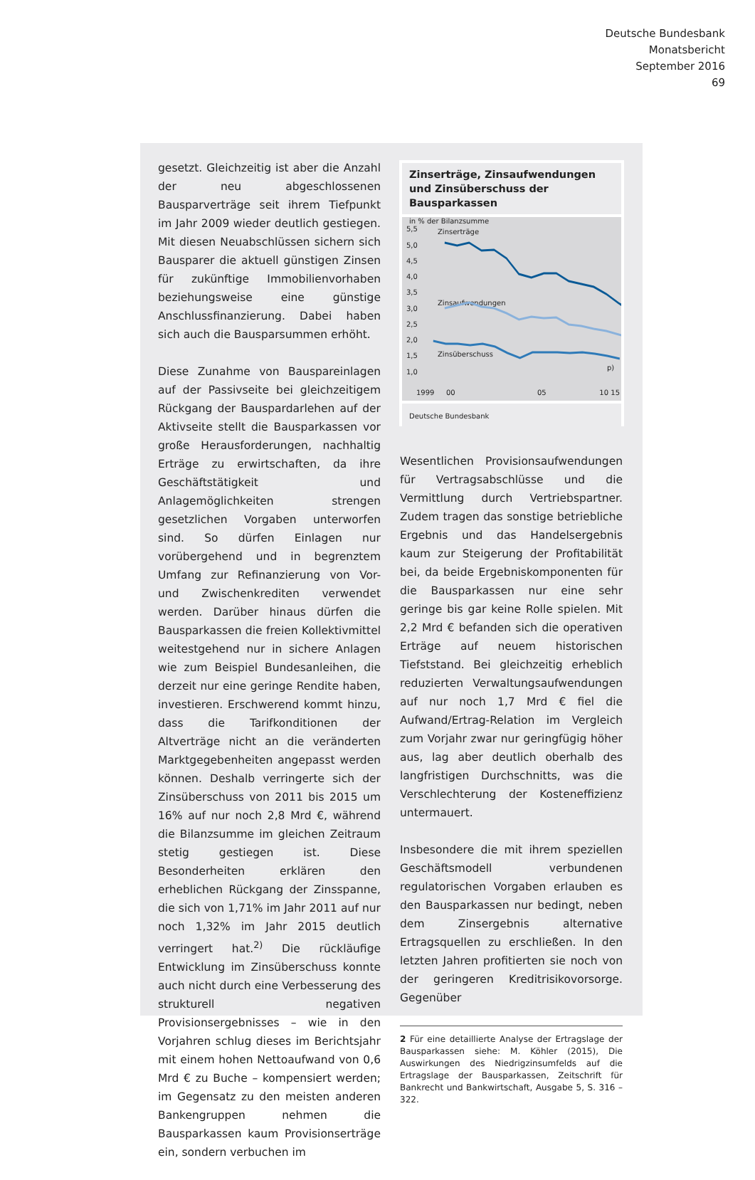Deutsche Bundesbank
Monatsbericht
September 2016
69
gesetzt. Gleichzeitig ist aber die Anzahl der neu abgeschlossenen Bausparverträge seit ihrem Tiefpunkt im Jahr 2009 wieder deutlich gestiegen. Mit diesen Neuabschlüssen sichern sich Bausparer die aktuell günstigen Zinsen für zukünftige Immobilienvorhaben beziehungsweise eine günstige Anschlussfinanzierung. Dabei haben sich auch die Bausparsummen erhöht.
Diese Zunahme von Bauspareinlagen auf der Passivseite bei gleichzeitigem Rückgang der Bauspardarlehen auf der Aktivseite stellt die Bausparkassen vor große Herausforderungen, nachhaltig Erträge zu erwirtschaften, da ihre Geschäftstätigkeit und Anlagemöglichkeiten strengen gesetzlichen Vorgaben unterworfen sind. So dürfen Einlagen nur vorübergehend und in begrenztem Umfang zur Refinanzierung von Vor- und Zwischenkrediten verwendet werden. Darüber hinaus dürfen die Bausparkassen die freien Kollektivmittel weitestgehend nur in sichere Anlagen wie zum Beispiel Bundesanleihen, die derzeit nur eine geringe Rendite haben, investieren. Erschwerend kommt hinzu, dass die Tarifkonditionen der Altverträge nicht an die veränderten Marktgegebenheiten angepasst werden können. Deshalb verringerte sich der Zinsüberschuss von 2011 bis 2015 um 16% auf nur noch 2,8 Mrd €, während die Bilanzsumme im gleichen Zeitraum stetig gestiegen ist. Diese Besonderheiten erklären den erheblichen Rückgang der Zinsspanne, die sich von 1,71% im Jahr 2011 auf nur noch 1,32% im Jahr 2015 deutlich verringert hat.<sup>2)</sup> Die rückläufige Entwicklung im Zinsüberschuss konnte auch nicht durch eine Verbesserung des strukturell negativen Provisionsergebnisses – wie in den Vorjahren schlug dieses im Berichtsjahr mit einem hohen Nettoaufwand von 0,6 Mrd € zu Buche – kompensiert werden; im Gegensatz zu den meisten anderen Bankengruppen nehmen die Bausparkassen kaum Provisionserträge ein, sondern verbuchen im
Zinserträge, Zinsaufwendungen und Zinsüberschuss der Bausparkassen
in % der Bilanzsumme
5,5
5,0
4,5
4,0
3,5
3,0
2,5
2,0
1,5
1,0
1999
00
05
10 15
p)
Zinserträge
Zinsaufwendungen
Zinsüberschuss
Deutsche Bundesbank
Wesentlichen Provisionsaufwendungen für Vertragsabschlüsse und die Vermittlung durch Vertriebspartner. Zudem tragen das sonstige betriebliche Ergebnis und das Handelsergebnis kaum zur Steigerung der Profitabilität bei, da beide Ergebniskomponenten für die Bausparkassen nur eine sehr geringe bis gar keine Rolle spielen. Mit 2,2 Mrd € befanden sich die operativen Erträge auf neuem historischen Tiefststand. Bei gleichzeitig erheblich reduzierten Verwaltungsaufwendungen auf nur noch 1,7 Mrd € fiel die Aufwand/Ertrag-Relation im Vergleich zum Vorjahr zwar nur geringfügig höher aus, lag aber deutlich oberhalb des langfristigen Durchschnitts, was die Verschlechterung der Kosteneffizienz untermauert.
Insbesondere die mit ihrem speziellen Geschäftsmodell verbundenen regulatorischen Vorgaben erlauben es den Bausparkassen nur bedingt, neben dem Zinsergebnis alternative Ertragsquellen zu erschließen. In den letzten Jahren profitierten sie noch von der geringeren Kreditrisikovorsorge. Gegenüber
2 Für eine detaillierte Analyse der Ertragslage der Bausparkassen siehe: M. Köhler (2015), Die Auswirkungen des Niedrigzinsumfelds auf die Ertragslage der Bausparkassen, Zeitschrift für Bankrecht und Bankwirtschaft, Ausgabe 5, S. 316 – 322.